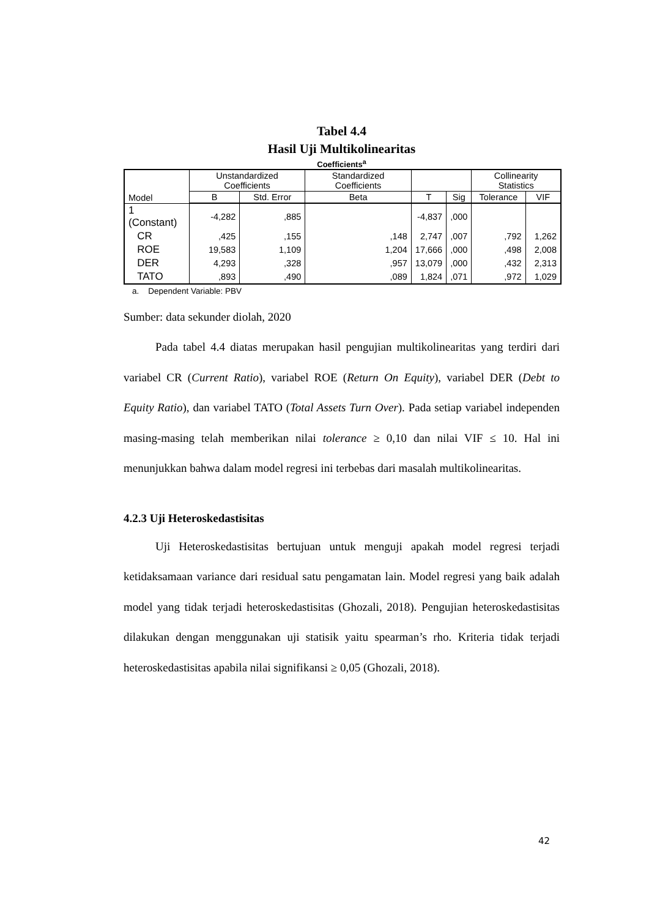Tabel 4.4
Hasil Uji Multikolinearitas
Coefficients<sup>a</sup>
| Model | Unstandardized Coefficients | | Standardized Coefficients | | | Collinearity Statistics | |
| --- | --- | --- | --- | --- | --- | --- | --- |
| | B | Std. Error | Beta | T | Sig | Tolerance | VIF |
| 1 (Constant) | -4,282 | ,885 | | -4,837 | ,000 | | |
| CR | ,425 | ,155 | ,148 | 2,747 | ,007 | ,792 | 1,262 |
| ROE | 19,583 | 1,109 | 1,204 | 17,666 | ,000 | ,498 | 2,008 |
| DER | 4,293 | ,328 | ,957 | 13,079 | ,000 | ,432 | 2,313 |
| TATO | ,893 | ,490 | ,089 | 1,824 | ,071 | ,972 | 1,029 |
a. Dependent Variable: PBV
Sumber: data sekunder diolah, 2020
Pada tabel 4.4 diatas merupakan hasil pengujian multikolinearitas yang terdiri dari variabel CR (Current Ratio), variabel ROE (Return On Equity), variabel DER (Debt to Equity Ratio), dan variabel TATO (Total Assets Turn Over). Pada setiap variabel independen masing-masing telah memberikan nilai tolerance ≥ 0,10 dan nilai VIF ≤ 10. Hal ini menunjukkan bahwa dalam model regresi ini terbebas dari masalah multikolinearitas.
4.2.3 Uji Heteroskedastisitas
Uji Heteroskedastisitas bertujuan untuk menguji apakah model regresi terjadi ketidaksamaan variance dari residual satu pengamatan lain. Model regresi yang baik adalah model yang tidak terjadi heteroskedastisitas (Ghozali, 2018). Pengujian heteroskedastisitas dilakukan dengan menggunakan uji statisik yaitu spearman’s rho. Kriteria tidak terjadi heteroskedastisitas apabila nilai signifikansi ≥ 0,05 (Ghozali, 2018).
42